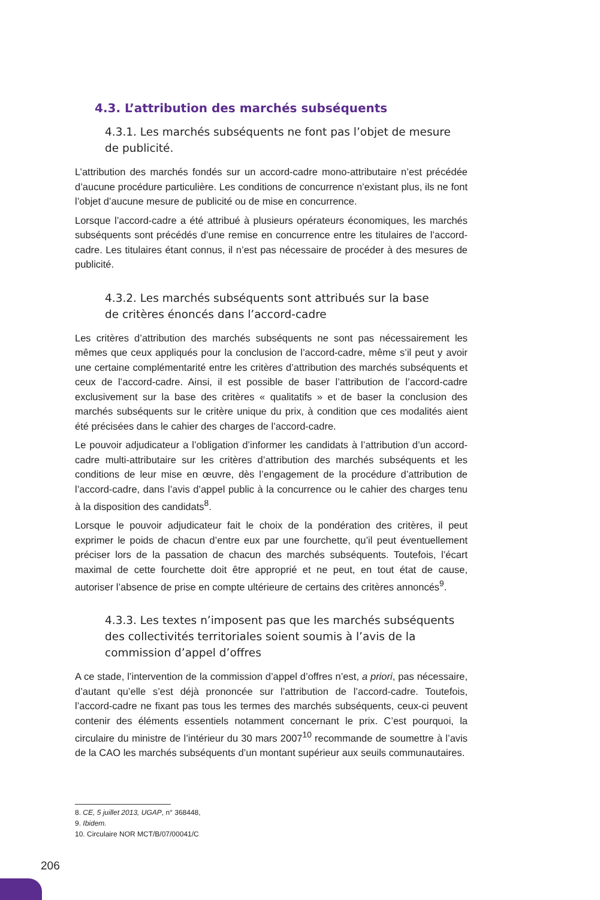4.3. L’attribution des marchés subséquents
4.3.1. Les marchés subséquents ne font pas l’objet de mesure
de publicité.
L’attribution des marchés fondés sur un accord-cadre mono-attributaire n’est précédée d’aucune procédure particulière. Les conditions de concurrence n’existant plus, ils ne font l’objet d’aucune mesure de publicité ou de mise en concurrence.
Lorsque l’accord-cadre a été attribué à plusieurs opérateurs économiques, les marchés subséquents sont précédés d’une remise en concurrence entre les titulaires de l’accord-cadre. Les titulaires étant connus, il n’est pas nécessaire de procéder à des mesures de publicité.
4.3.2. Les marchés subséquents sont attribués sur la base
de critères énoncés dans l’accord-cadre
Les critères d’attribution des marchés subséquents ne sont pas nécessairement les mêmes que ceux appliqués pour la conclusion de l’accord-cadre, même s’il peut y avoir une certaine complémentarité entre les critères d’attribution des marchés subséquents et ceux de l’accord-cadre. Ainsi, il est possible de baser l’attribution de l’accord-cadre exclusivement sur la base des critères « qualitatifs » et de baser la conclusion des marchés subséquents sur le critère unique du prix, à condition que ces modalités aient été précisées dans le cahier des charges de l’accord-cadre.
Le pouvoir adjudicateur a l’obligation d’informer les candidats à l’attribution d’un accord-cadre multi-attributaire sur les critères d’attribution des marchés subséquents et les conditions de leur mise en œuvre, dès l’engagement de la procédure d’attribution de l’accord-cadre, dans l’avis d’appel public à la concurrence ou le cahier des charges tenu à la disposition des candidats<sup>8</sup>.
Lorsque le pouvoir adjudicateur fait le choix de la pondération des critères, il peut exprimer le poids de chacun d’entre eux par une fourchette, qu’il peut éventuellement préciser lors de la passation de chacun des marchés subséquents. Toutefois, l’écart maximal de cette fourchette doit être approprié et ne peut, en tout état de cause, autoriser l’absence de prise en compte ultérieure de certains des critères annoncés<sup>9</sup>.
4.3.3. Les textes n’imposent pas que les marchés subséquents des collectivités territoriales soient soumis à l’avis de la commission d’appel d’offres
A ce stade, l’intervention de la commission d’appel d’offres n’est, a priori, pas nécessaire, d’autant qu’elle s’est déjà prononcée sur l’attribution de l’accord-cadre. Toutefois, l’accord-cadre ne fixant pas tous les termes des marchés subséquents, ceux-ci peuvent contenir des éléments essentiels notamment concernant le prix. C’est pourquoi, la circulaire du ministre de l’intérieur du 30 mars 2007<sup>10</sup> recommande de soumettre à l’avis de la CAO les marchés subséquents d’un montant supérieur aux seuils communautaires.
8. CE, 5 juillet 2013, UGAP, n° 368448,
9. Ibidem.
10. Circulaire NOR MCT/B/07/00041/C
206